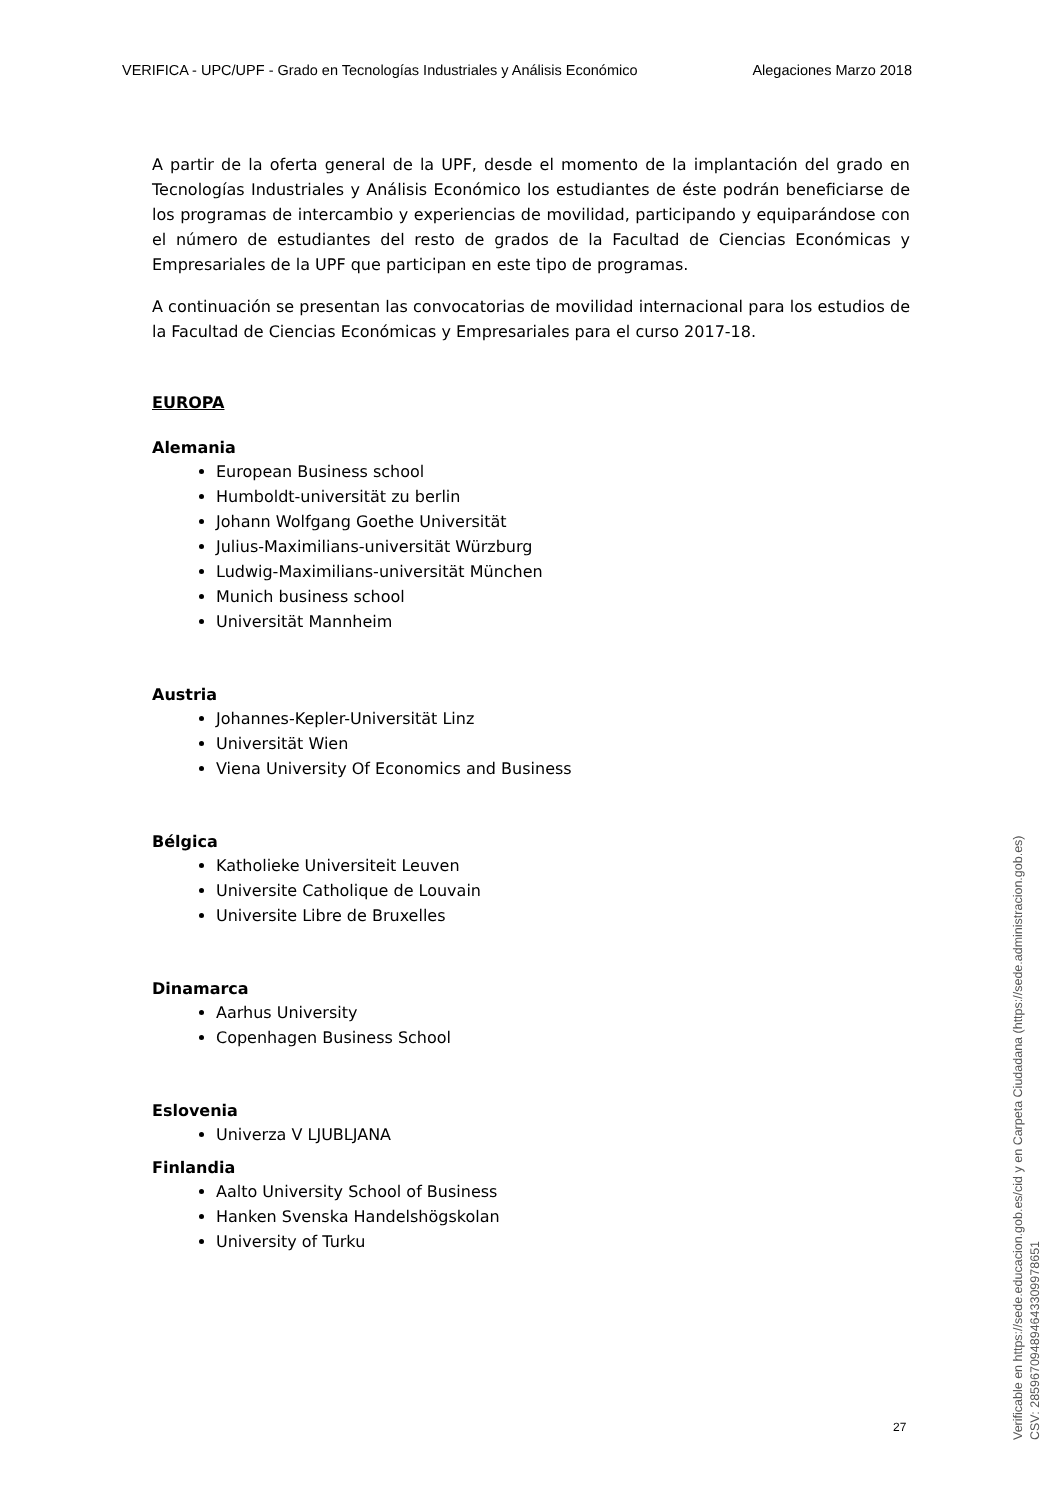VERIFICA - UPC/UPF - Grado en Tecnologías Industriales y Análisis Económico Alegaciones Marzo 2018
A partir de la oferta general de la UPF, desde el momento de la implantación del grado en Tecnologías Industriales y Análisis Económico los estudiantes de éste podrán beneficiarse de los programas de intercambio y experiencias de movilidad, participando y equiparándose con el número de estudiantes del resto de grados de la Facultad de Ciencias Económicas y Empresariales de la UPF que participan en este tipo de programas.
A continuación se presentan las convocatorias de movilidad internacional para los estudios de la Facultad de Ciencias Económicas y Empresariales para el curso 2017-18.
EUROPA
Alemania
European Business school
Humboldt-universität zu berlin
Johann Wolfgang Goethe Universität
Julius-Maximilians-universität Würzburg
Ludwig-Maximilians-universität München
Munich business school
Universität Mannheim
Austria
Johannes-Kepler-Universität Linz
Universität Wien
Viena University Of Economics and Business
Bélgica
Katholieke Universiteit Leuven
Universite Catholique de Louvain
Universite Libre de Bruxelles
Dinamarca
Aarhus University
Copenhagen Business School
Eslovenia
Univerza V LJUBLJANA
Finlandia
Aalto University School of Business
Hanken Svenska Handelshögskolan
University of Turku
27
Verificable en https://sede.educacion.gob.es/cid y en Carpeta Ciudadana (https://sede.administracion.gob.es)
CSV: 28596709489464330997865​1